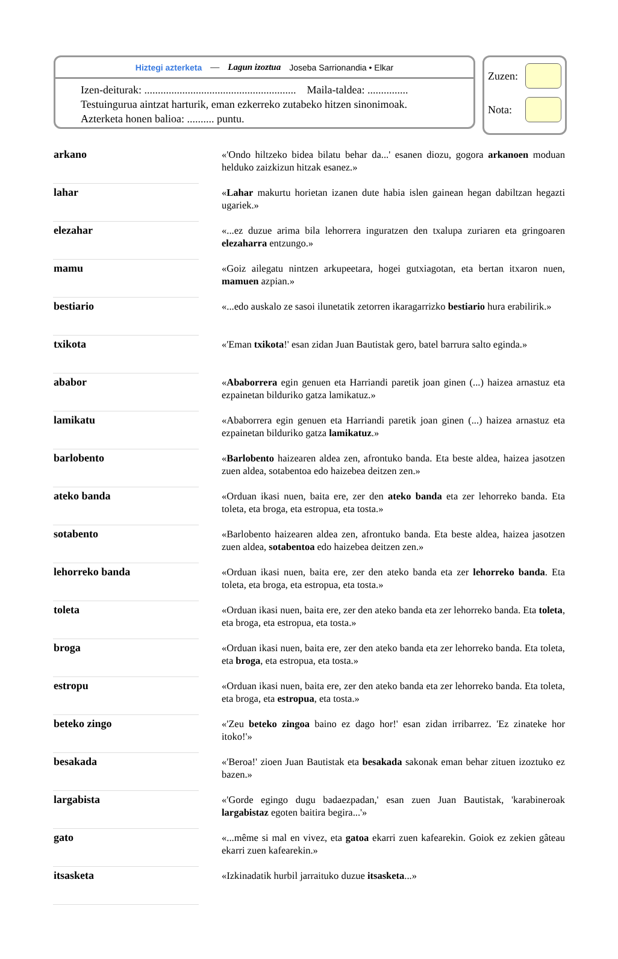Hiztegi azterketa — Lagun izoztua Joseba Sarrionandia • Elkar
Izen-deiturak: ........................................................ Maila-taldea: ...............
Testuingurua aintzat harturik, eman ezkerreko zutabeko hitzen sinonimoak.
Azterketa honen balioa: .......... puntu.
Zuzen:
Nota:
| arkano | «'Ondo hiltzeko bidea bilatu behar da...' esanen diozu, gogora arkanoen moduan helduko zaizkizun hitzak esanez.» |
| lahar | « Lahar makurtu horietan izanen dute habia islen gainean hegan dabiltzan hegazti ugariek.» |
| elezahar | «...ez duzue arima bila lehorrera inguratzen den txalupa zuriaren eta gringoaren elezaharra entzungo.» |
| mamu | «Goiz ailegatu nintzen arkupeetara, hogei gutxiagotan, eta bertan itxaron nuen, mamuen azpian.» |
| bestiario | «...edo auskalo ze sasoi ilunetatik zetorren ikaragarrizko bestiario hura erabilirik.» |
| txikota | «'Eman txikota !' esan zidan Juan Bautistak gero, batel barrura salto eginda.» |
| ababor | « Ababorrera egin genuen eta Harriandi paretik joan ginen (...) haizea arnastuz eta ezpainetan bilduriko gatza lamikatuz.» |
| lamikatu | «Ababorrera egin genuen eta Harriandi paretik joan ginen (...) haizea arnastuz eta ezpainetan bilduriko gatza lamikatuz .» |
| barlobento | « Barlobento haizearen aldea zen, afrontuko banda. Eta beste aldea, haizea jasotzen zuen aldea, sotabentoa edo haizebea deitzen zen.» |
| ateko banda | «Orduan ikasi nuen, baita ere, zer den ateko banda eta zer lehorreko banda. Eta toleta, eta broga, eta estropua, eta tosta.» |
| sotabento | «Barlobento haizearen aldea zen, afrontuko banda. Eta beste aldea, haizea jasotzen zuen aldea, sotabentoa edo haizebea deitzen zen.» |
| lehorreko banda | «Orduan ikasi nuen, baita ere, zer den ateko banda eta zer lehorreko banda . Eta toleta, eta broga, eta estropua, eta tosta.» |
| toleta | «Orduan ikasi nuen, baita ere, zer den ateko banda eta zer lehorreko banda. Eta toleta , eta broga, eta estropua, eta tosta.» |
| broga | «Orduan ikasi nuen, baita ere, zer den ateko banda eta zer lehorreko banda. Eta toleta, eta broga , eta estropua, eta tosta.» |
| estropu | «Orduan ikasi nuen, baita ere, zer den ateko banda eta zer lehorreko banda. Eta toleta, eta broga, eta estropua , eta tosta.» |
| beteko zingo | «'Zeu beteko zingoa baino ez dago hor!' esan zidan irribarrez. 'Ez zinateke hor itoko!'» |
| besakada | «'Beroa!' zioen Juan Bautistak eta besakada sakonak eman behar zituen izoztuko ez bazen.» |
| largabista | «'Gorde egingo dugu badaezpadan,' esan zuen Juan Bautistak, 'karabineroak largabistaz egoten baitira begira...'» |
| gato | «...même si mal en vivez, eta gatoa ekarri zuen kafearekin. Goiok ez zekien gâteau ekarri zuen kafearekin.» |
| itsasketa | «Izkinadatik hurbil jarraituko duzue itsasketa ...» |